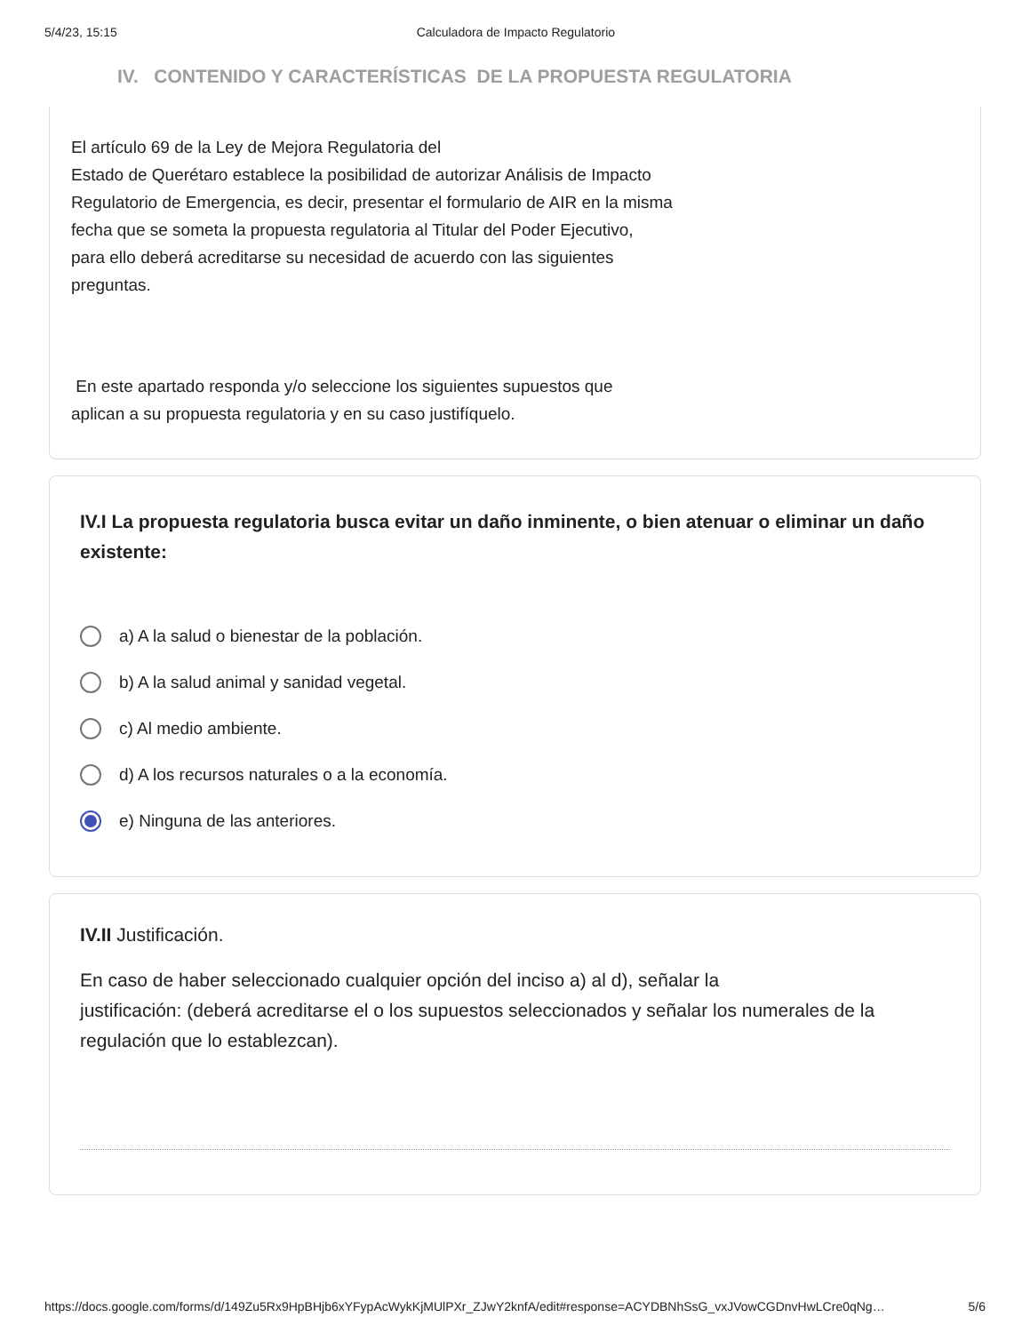5/4/23, 15:15 Calculadora de Impacto Regulatorio
IV. CONTENIDO Y CARACTERÍSTICAS DE LA PROPUESTA REGULATORIA
El artículo 69 de la Ley de Mejora Regulatoria del
Estado de Querétaro establece la posibilidad de autorizar Análisis de Impacto
Regulatorio de Emergencia, es decir, presentar el formulario de AIR en la misma
fecha que se someta la propuesta regulatoria al Titular del Poder Ejecutivo,
para ello deberá acreditarse su necesidad de acuerdo con las siguientes
preguntas.
En este apartado responda y/o seleccione los siguientes supuestos que
aplican a su propuesta regulatoria y en su caso justifíquelo.
IV.I La propuesta regulatoria busca evitar un daño inminente, o bien atenuar o eliminar un daño existente:
a) A la salud o bienestar de la población.
b) A la salud animal y sanidad vegetal.
c) Al medio ambiente.
d) A los recursos naturales o a la economía.
e) Ninguna de las anteriores.
IV.II Justificación.
En caso de haber seleccionado cualquier opción del inciso a) al d), señalar la
justificación: (deberá acreditarse el o los supuestos seleccionados y señalar los numerales de la regulación que lo establezcan).
https://docs.google.com/forms/d/149Zu5Rx9HpBHjb6xYFypAcWykKjMUlPXr_ZJwY2knfA/edit#response=ACYDBNhSsG_vxJVowCGDnvHwLCre0qNg… 5/6